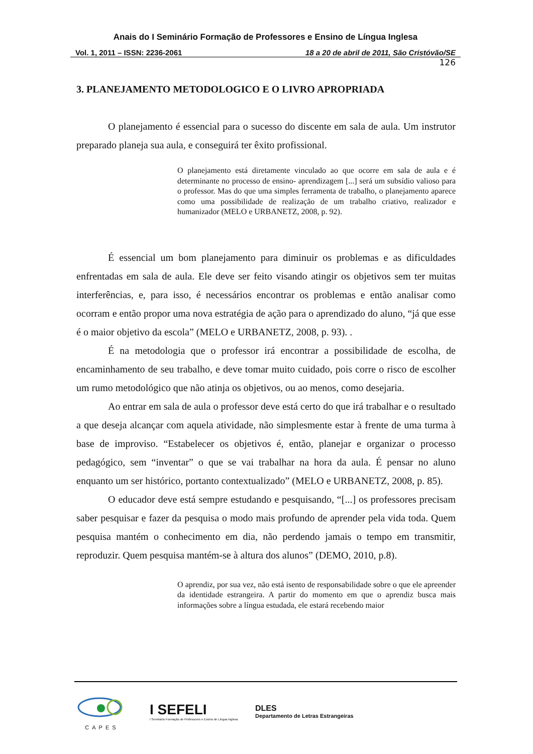Anais do I Seminário Formação de Professores e Ensino de Língua Inglesa
Vol. 1, 2011 – ISSN: 2236-2061 18 a 20 de abril de 2011, São Cristóvão/SE
126
3. PLANEJAMENTO METODOLOGICO E O LIVRO APROPRIADA
O planejamento é essencial para o sucesso do discente em sala de aula. Um instrutor preparado planeja sua aula, e conseguirá ter êxito profissional.
O planejamento está diretamente vinculado ao que ocorre em sala de aula e é determinante no processo de ensino- aprendizagem [...] será um subsídio valioso para o professor. Mas do que uma simples ferramenta de trabalho, o planejamento aparece como uma possibilidade de realização de um trabalho criativo, realizador e humanizador (MELO e URBANETZ, 2008, p. 92).
É essencial um bom planejamento para diminuir os problemas e as dificuldades enfrentadas em sala de aula. Ele deve ser feito visando atingir os objetivos sem ter muitas interferências, e, para isso, é necessários encontrar os problemas e então analisar como ocorram e então propor uma nova estratégia de ação para o aprendizado do aluno, “já que esse é o maior objetivo da escola” (MELO e URBANETZ, 2008, p. 93). .
É na metodologia que o professor irá encontrar a possibilidade de escolha, de encaminhamento de seu trabalho, e deve tomar muito cuidado, pois corre o risco de escolher um rumo metodológico que não atinja os objetivos, ou ao menos, como desejaria.
Ao entrar em sala de aula o professor deve está certo do que irá trabalhar e o resultado a que deseja alcançar com aquela atividade, não simplesmente estar à frente de uma turma à base de improviso. “Estabelecer os objetivos é, então, planejar e organizar o processo pedagógico, sem “inventar” o que se vai trabalhar na hora da aula. É pensar no aluno enquanto um ser histórico, portanto contextualizado” (MELO e URBANETZ, 2008, p. 85).
O educador deve está sempre estudando e pesquisando, “[...] os professores precisam saber pesquisar e fazer da pesquisa o modo mais profundo de aprender pela vida toda. Quem pesquisa mantém o conhecimento em dia, não perdendo jamais o tempo em transmitir, reproduzir. Quem pesquisa mantém-se à altura dos alunos” (DEMO, 2010, p.8).
O aprendiz, por sua vez, não está isento de responsabilidade sobre o que ele apreender da identidade estrangeira. A partir do momento em que o aprendiz busca mais informações sobre a língua estudada, ele estará recebendo maior
CAPES
I SEFELI
I Seminário Formação de Professores e Ensino de Língua Inglesa
DLES
Departamento de Letras Estrangeiras